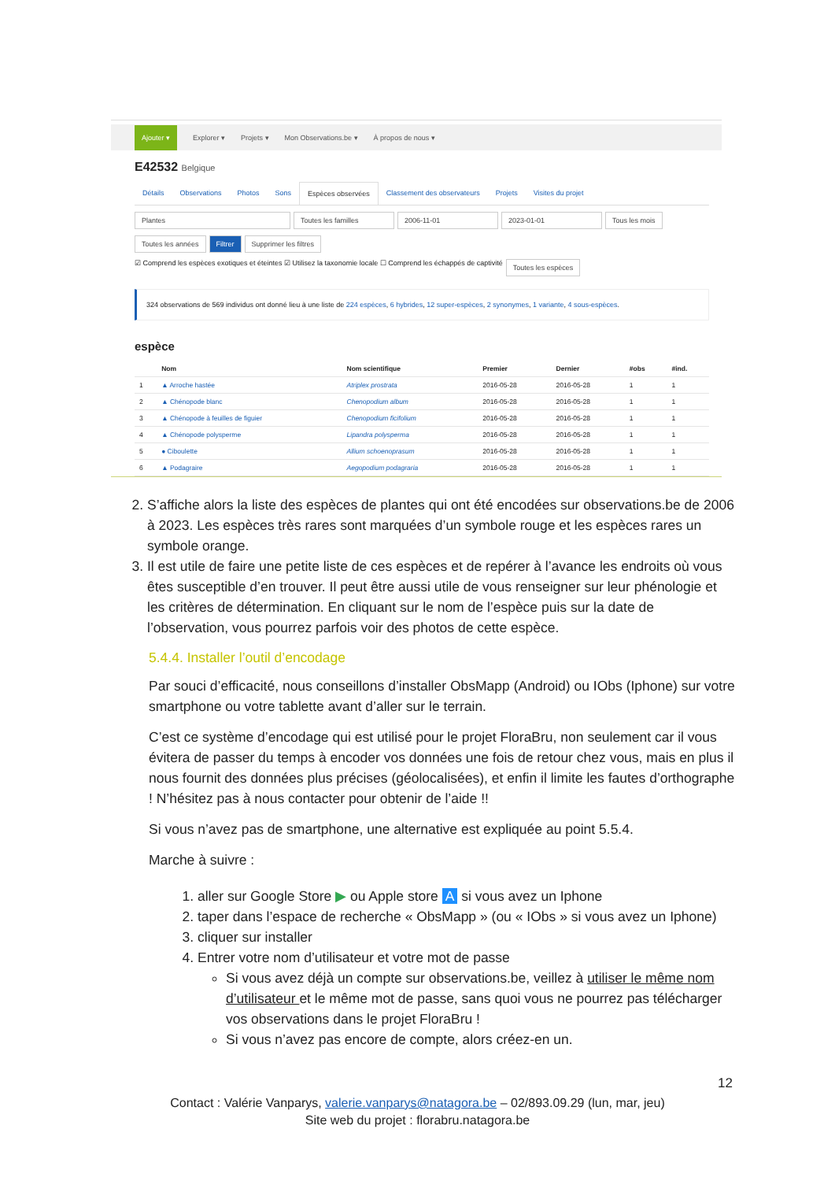Ajouter ▾ Explorer ▾ Projets ▾ Mon Observations.be ▾ À propos de nous ▾
E42532 Belgique
Détails Observations Photos Sons Espèces observées Classement des observateurs Projets Visites du projet
Plantes Toutes les familles 2006-11-01 2023-01-01 Tous les mois
Toutes les années Filtrer Supprimer les filtres
☑ Comprend les espèces exotiques et éteintes ☑ Utilisez la taxonomie locale ☐ Comprend les échappés de captivité Toutes les espèces
324 observations de 569 individus ont donné lieu à une liste de 224 espèces, 6 hybrides, 12 super-espèces, 2 synonymes, 1 variante, 4 sous-espèces.
espèce
| | Nom | Nom scientifique | Premier | Dernier | #obs | #ind. |
| --- | --- | --- | --- | --- | --- | --- |
| 1 | ▲ Arroche hastée | Atriplex prostrata | 2016-05-28 | 2016-05-28 | 1 | 1 |
| 2 | ▲ Chénopode blanc | Chenopodium album | 2016-05-28 | 2016-05-28 | 1 | 1 |
| 3 | ▲ Chénopode à feuilles de figuier | Chenopodium ficifolium | 2016-05-28 | 2016-05-28 | 1 | 1 |
| 4 | ▲ Chénopode polysperme | Lipandra polysperma | 2016-05-28 | 2016-05-28 | 1 | 1 |
| 5 | ● Ciboulette | Allium schoenoprasum | 2016-05-28 | 2016-05-28 | 1 | 1 |
| 6 | ▲ Podagraire | Aegopodium podagraria | 2016-05-28 | 2016-05-28 | 1 | 1 |
2. S’affiche alors la liste des espèces de plantes qui ont été encodées sur observations.be de 2006 à 2023. Les espèces très rares sont marquées d’un symbole rouge et les espèces rares un symbole orange.
3. Il est utile de faire une petite liste de ces espèces et de repérer à l’avance les endroits où vous êtes susceptible d’en trouver. Il peut être aussi utile de vous renseigner sur leur phénologie et les critères de détermination. En cliquant sur le nom de l’espèce puis sur la date de l’observation, vous pourrez parfois voir des photos de cette espèce.
5.4.4. Installer l’outil d’encodage
Par souci d’efficacité, nous conseillons d’installer ObsMapp (Android) ou IObs (Iphone) sur votre smartphone ou votre tablette avant d’aller sur le terrain.
C’est ce système d’encodage qui est utilisé pour le projet FloraBru, non seulement car il vous évitera de passer du temps à encoder vos données une fois de retour chez vous, mais en plus il nous fournit des données plus précises (géolocalisées), et enfin il limite les fautes d’orthographe ! N’hésitez pas à nous contacter pour obtenir de l’aide !!
Si vous n’avez pas de smartphone, une alternative est expliquée au point 5.5.4.
Marche à suivre :
1. aller sur Google Store ▶ ou Apple store A si vous avez un Iphone
2. taper dans l’espace de recherche « ObsMapp » (ou « IObs » si vous avez un Iphone)
3. cliquer sur installer
4. Entrer votre nom d’utilisateur et votre mot de passe
Si vous avez déjà un compte sur observations.be, veillez à utiliser le même nom d’utilisateur et le même mot de passe, sans quoi vous ne pourrez pas télécharger vos observations dans le projet FloraBru !
Si vous n’avez pas encore de compte, alors créez-en un.
12
Contact : Valérie Vanparys, valerie.vanparys@natagora.be – 02/893.09.29 (lun, mar, jeu)
Site web du projet : florabru.natagora.be